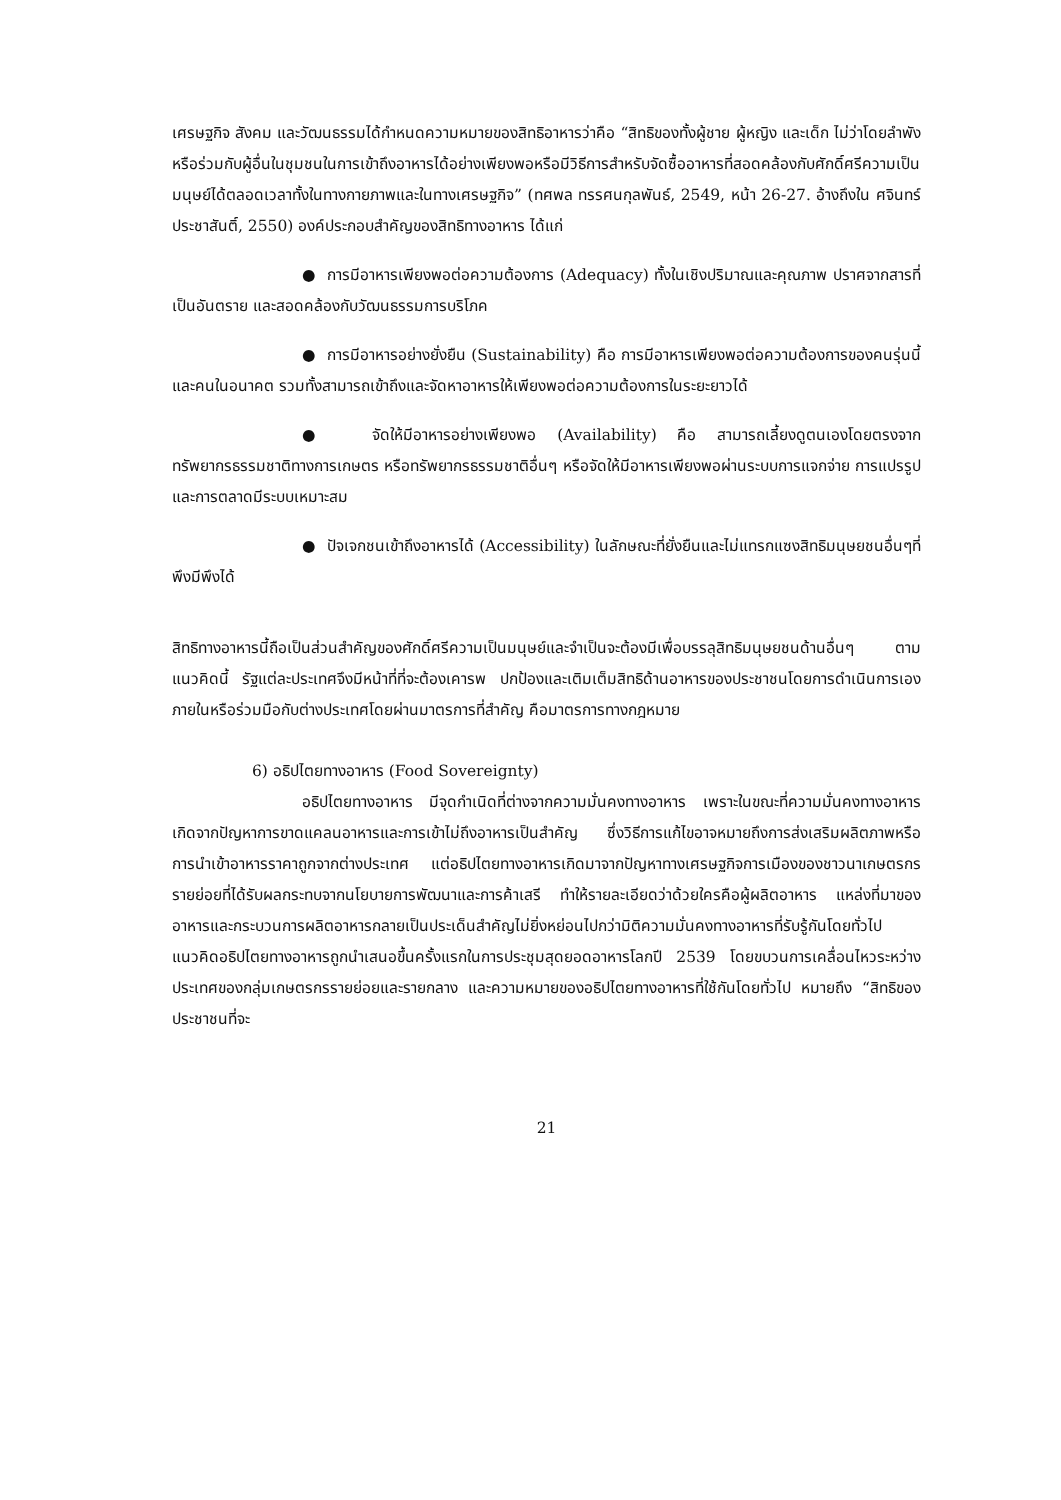เศรษฐกิจ สังคม และวัฒนธรรมได้กำหนดความหมายของสิทธิอาหารว่าคือ “สิทธิของทั้งผู้ชาย ผู้หญิง และเด็ก ไม่ว่าโดยลำพังหรือร่วมกับผู้อื่นในชุมชนในการเข้าถึงอาหารได้อย่างเพียงพอหรือมีวิธีการสำหรับจัดซื้ออาหารที่สอดคล้องกับศักดิ์ศรีความเป็นมนุษย์ได้ตลอดเวลาทั้งในทางกายภาพและในทางเศรษฐกิจ” (ทศพล ทรรศนกุลพันธ์, 2549, หน้า 26-27. อ้างถึงใน ศจินทร์ ประชาสันติ์, 2550) องค์ประกอบสำคัญของสิทธิทางอาหาร ได้แก่
● การมีอาหารเพียงพอต่อความต้องการ (Adequacy) ทั้งในเชิงปริมาณและคุณภาพ ปราศจากสารที่เป็นอันตราย และสอดคล้องกับวัฒนธรรมการบริโภค
● การมีอาหารอย่างยั่งยืน (Sustainability) คือ การมีอาหารเพียงพอต่อความต้องการของคนรุ่นนี้และคนในอนาคต รวมทั้งสามารถเข้าถึงและจัดหาอาหารให้เพียงพอต่อความต้องการในระยะยาวได้
● จัดให้มีอาหารอย่างเพียงพอ (Availability) คือ สามารถเลี้ยงดูตนเองโดยตรงจากทรัพยากรธรรมชาติทางการเกษตร หรือทรัพยากรธรรมชาติอื่นๆ หรือจัดให้มีอาหารเพียงพอผ่านระบบการแจกจ่าย การแปรรูป และการตลาดมีระบบเหมาะสม
● ปัจเจกชนเข้าถึงอาหารได้ (Accessibility) ในลักษณะที่ยั่งยืนและไม่แทรกแซงสิทธิมนุษยชนอื่นๆที่พึงมีพึงได้
สิทธิทางอาหารนี้ถือเป็นส่วนสำคัญของศักดิ์ศรีความเป็นมนุษย์และจำเป็นจะต้องมีเพื่อบรรลุสิทธิมนุษยชนด้านอื่นๆ ตามแนวคิดนี้ รัฐแต่ละประเทศจึงมีหน้าที่ที่จะต้องเคารพ ปกป้องและเติมเต็มสิทธิด้านอาหารของประชาชนโดยการดำเนินการเองภายในหรือร่วมมือกับต่างประเทศโดยผ่านมาตรการที่สำคัญ คือมาตรการทางกฎหมาย
6) อธิปไตยทางอาหาร (Food Sovereignty)
อธิปไตยทางอาหาร มีจุดกำเนิดที่ต่างจากความมั่นคงทางอาหาร เพราะในขณะที่ความมั่นคงทางอาหารเกิดจากปัญหาการขาดแคลนอาหารและการเข้าไม่ถึงอาหารเป็นสำคัญ ซึ่งวิธีการแก้ไขอาจหมายถึงการส่งเสริมผลิตภาพหรือการนำเข้าอาหารราคาถูกจากต่างประเทศ แต่อธิปไตยทางอาหารเกิดมาจากปัญหาทางเศรษฐกิจการเมืองของชาวนาเกษตรกรรายย่อยที่ได้รับผลกระทบจากนโยบายการพัฒนาและการค้าเสรี ทำให้รายละเอียดว่าด้วยใครคือผู้ผลิตอาหาร แหล่งที่มาของอาหารและกระบวนการผลิตอาหารกลายเป็นประเด็นสำคัญไม่ยิ่งหย่อนไปกว่ามิติความมั่นคงทางอาหารที่รับรู้กันโดยทั่วไปแนวคิดอธิปไตยทางอาหารถูกนำเสนอขึ้นครั้งแรกในการประชุมสุดยอดอาหารโลกปี 2539 โดยขบวนการเคลื่อนไหวระหว่างประเทศของกลุ่มเกษตรกรรายย่อยและรายกลาง และความหมายของอธิปไตยทางอาหารที่ใช้กันโดยทั่วไป หมายถึง “สิทธิของประชาชนที่จะ
21